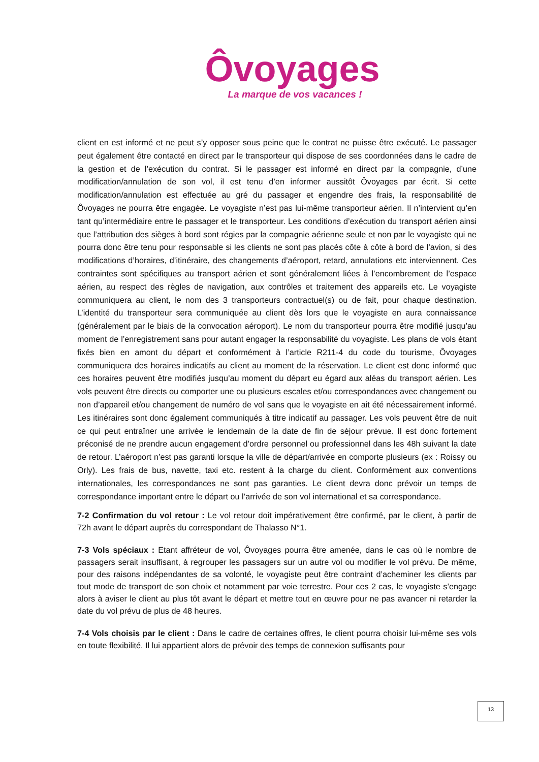Ôvoyages
La marque de vos vacances !
client en est informé et ne peut s’y opposer sous peine que le contrat ne puisse être exécuté. Le passager peut également être contacté en direct par le transporteur qui dispose de ses coordonnées dans le cadre de la gestion et de l’exécution du contrat. Si le passager est informé en direct par la compagnie, d’une modification/annulation de son vol, il est tenu d’en informer aussitôt Ôvoyages par écrit. Si cette modification/annulation est effectuée au gré du passager et engendre des frais, la responsabilité de Ôvoyages ne pourra être engagée. Le voyagiste n’est pas lui-même transporteur aérien. Il n’intervient qu’en tant qu’intermédiaire entre le passager et le transporteur. Les conditions d’exécution du transport aérien ainsi que l’attribution des sièges à bord sont régies par la compagnie aérienne seule et non par le voyagiste qui ne pourra donc être tenu pour responsable si les clients ne sont pas placés côte à côte à bord de l’avion, si des modifications d’horaires, d’itinéraire, des changements d’aéroport, retard, annulations etc interviennent. Ces contraintes sont spécifiques au transport aérien et sont généralement liées à l’encombrement de l’espace aérien, au respect des règles de navigation, aux contrôles et traitement des appareils etc. Le voyagiste communiquera au client, le nom des 3 transporteurs contractuel(s) ou de fait, pour chaque destination. L’identité du transporteur sera communiquée au client dès lors que le voyagiste en aura connaissance (généralement par le biais de la convocation aéroport). Le nom du transporteur pourra être modifié jusqu’au moment de l’enregistrement sans pour autant engager la responsabilité du voyagiste. Les plans de vols étant fixés bien en amont du départ et conformément à l’article R211-4 du code du tourisme, Ôvoyages communiquera des horaires indicatifs au client au moment de la réservation. Le client est donc informé que ces horaires peuvent être modifiés jusqu’au moment du départ eu égard aux aléas du transport aérien. Les vols peuvent être directs ou comporter une ou plusieurs escales et/ou correspondances avec changement ou non d’appareil et/ou changement de numéro de vol sans que le voyagiste en ait été nécessairement informé. Les itinéraires sont donc également communiqués à titre indicatif au passager. Les vols peuvent être de nuit ce qui peut entraîner une arrivée le lendemain de la date de fin de séjour prévue. Il est donc fortement préconisé de ne prendre aucun engagement d’ordre personnel ou professionnel dans les 48h suivant la date de retour. L’aéroport n’est pas garanti lorsque la ville de départ/arrivée en comporte plusieurs (ex : Roissy ou Orly). Les frais de bus, navette, taxi etc. restent à la charge du client. Conformément aux conventions internationales, les correspondances ne sont pas garanties. Le client devra donc prévoir un temps de correspondance important entre le départ ou l’arrivée de son vol international et sa correspondance.
7-2 Confirmation du vol retour : Le vol retour doit impérativement être confirmé, par le client, à partir de 72h avant le départ auprès du correspondant de Thalasso N°1.
7-3 Vols spéciaux : Etant affréteur de vol, Ôvoyages pourra être amenée, dans le cas où le nombre de passagers serait insuffisant, à regrouper les passagers sur un autre vol ou modifier le vol prévu. De même, pour des raisons indépendantes de sa volonté, le voyagiste peut être contraint d’acheminer les clients par tout mode de transport de son choix et notamment par voie terrestre. Pour ces 2 cas, le voyagiste s’engage alors à aviser le client au plus tôt avant le départ et mettre tout en œuvre pour ne pas avancer ni retarder la date du vol prévu de plus de 48 heures.
7-4 Vols choisis par le client : Dans le cadre de certaines offres, le client pourra choisir lui-même ses vols en toute flexibilité. Il lui appartient alors de prévoir des temps de connexion suffisants pour
13